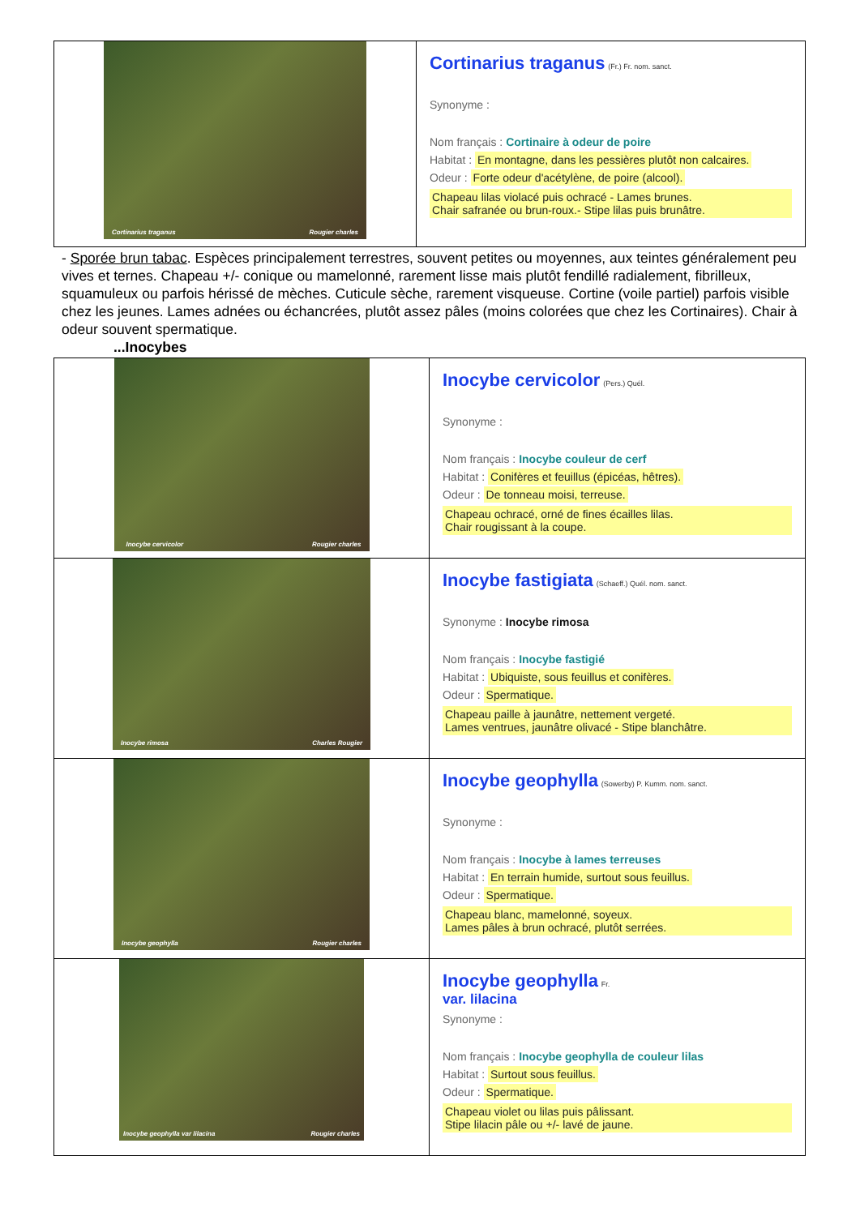| Cortinarius traganus Rougier charles | Cortinarius traganus (Fr.) Fr. nom. sanct. Synonyme : Nom français : Cortinaire à odeur de poire Habitat : En montagne, dans les pessières plutôt non calcaires. Odeur : Forte odeur d'acétylène, de poire (alcool). Chapeau lilas violacé puis ochracé - Lames brunes. Chair safranée ou brun-roux.- Stipe lilas puis brunâtre. |
- Sporée brun tabac. Espèces principalement terrestres, souvent petites ou moyennes, aux teintes généralement peu vives et ternes. Chapeau +/- conique ou mamelonné, rarement lisse mais plutôt fendillé radialement, fibrilleux, squamuleux ou parfois hérissé de mèches. Cuticule sèche, rarement visqueuse. Cortine (voile partiel) parfois visible chez les jeunes. Lames adnées ou échancrées, plutôt assez pâles (moins colorées que chez les Cortinaires). Chair à odeur souvent spermatique.
...Inocybes
| Inocybe cervicolor Rougier charles | Inocybe cervicolor (Pers.) Quél. Synonyme : Nom français : Inocybe couleur de cerf Habitat : Conifères et feuillus (épicéas, hêtres). Odeur : De tonneau moisi, terreuse. Chapeau ochracé, orné de fines écailles lilas. Chair rougissant à la coupe. |
| Inocybe rimosa Charles Rougier | Inocybe fastigiata (Schaeff.) Quél. nom. sanct. Synonyme : Inocybe rimosa Nom français : Inocybe fastigié Habitat : Ubiquiste, sous feuillus et conifères. Odeur : Spermatique. Chapeau paille à jaunâtre, nettement vergeté. Lames ventrues, jaunâtre olivacé - Stipe blanchâtre. |
| Inocybe geophylla Rougier charles | Inocybe geophylla (Sowerby) P. Kumm. nom. sanct. Synonyme : Nom français : Inocybe à lames terreuses Habitat : En terrain humide, surtout sous feuillus. Odeur : Spermatique. Chapeau blanc, mamelonné, soyeux. Lames pâles à brun ochracé, plutôt serrées. |
| Inocybe geophylla var lilacina Rougier charles | Inocybe geophylla Fr. var. lilacina Synonyme : Nom français : Inocybe geophylla de couleur lilas Habitat : Surtout sous feuillus. Odeur : Spermatique. Chapeau violet ou lilas puis pâlissant. Stipe lilacin pâle ou +/- lavé de jaune. |